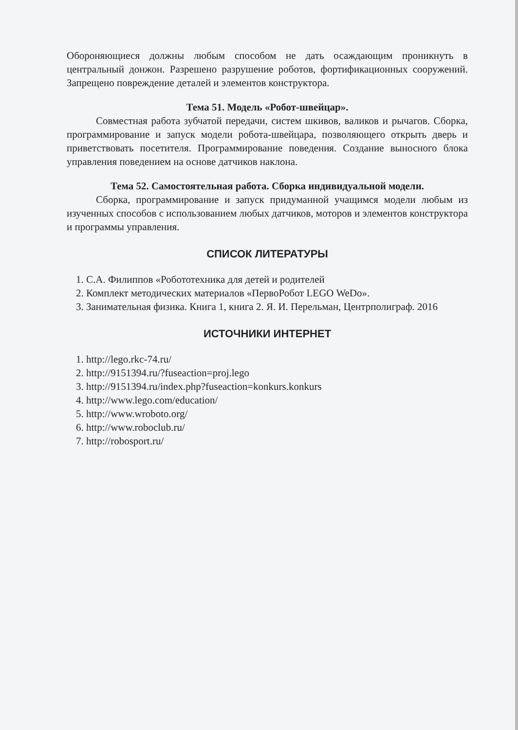Обороняющиеся должны любым способом не дать осаждающим проникнуть в центральный донжон. Разрешено разрушение роботов, фортификационных сооружений. Запрещено повреждение деталей и элементов конструктора.
Тема 51. Модель «Робот-швейцар».
Совместная работа зубчатой передачи, систем шкивов, валиков и рычагов. Сборка, программирование и запуск модели робота-швейцара, позволяющего открыть дверь и приветствовать посетителя. Программирование поведения. Создание выносного блока управления поведением на основе датчиков наклона.
Тема 52. Самостоятельная работа. Сборка индивидуальной модели.
Сборка, программирование и запуск придуманной учащимся модели любым из изученных способов с использованием любых датчиков, моторов и элементов конструктора и программы управления.
СПИСОК ЛИТЕРАТУРЫ
1. С.А. Филиппов «Робототехника для детей и родителей
2. Комплект методических материалов «ПервоРобот LEGO WeDo».
3. Занимательная физика. Книга 1, книга 2. Я. И. Перельман, Центрполиграф. 2016
ИСТОЧНИКИ ИНТЕРНЕТ
1. http://lego.rkc-74.ru/
2. http://9151394.ru/?fuseaction=proj.lego
3. http://9151394.ru/index.php?fuseaction=konkurs.konkurs
4. http://www.lego.com/education/
5. http://www.wroboto.org/
6. http://www.roboclub.ru/
7. http://robosport.ru/